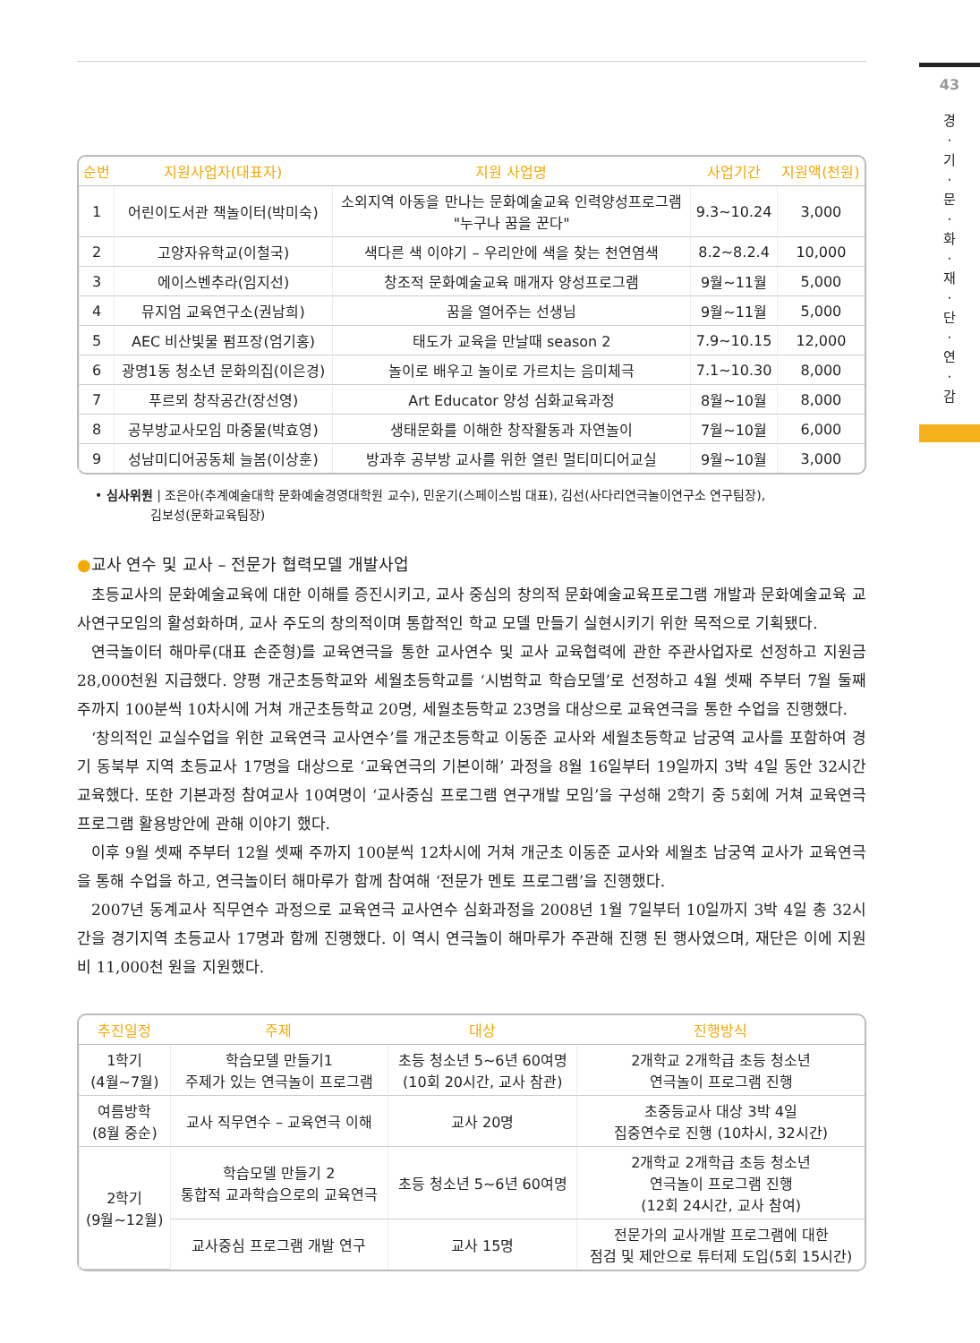43
경
·
기
·
문
·
화
·
재
·
단
·
연
·
감
| 순번 | 지원사업자(대표자) | 지원 사업명 | 사업기간 | 지원액(천원) |
| --- | --- | --- | --- | --- |
| 1 | 어린이도서관 책놀이터(박미숙) | 소외지역 아동을 만나는 문화예술교육 인력양성프로그램 "누구나 꿈을 꾼다" | 9.3~10.24 | 3,000 |
| 2 | 고양자유학교(이철국) | 색다른 색 이야기 – 우리안에 색을 찾는 천연염색 | 8.2~8.2.4 | 10,000 |
| 3 | 에이스벤추라(임지선) | 창조적 문화예술교육 매개자 양성프로그램 | 9월~11월 | 5,000 |
| 4 | 뮤지엄 교육연구소(권남희) | 꿈을 열어주는 선생님 | 9월~11월 | 5,000 |
| 5 | AEC 비산빛물 펌프장(엄기홍) | 태도가 교육을 만날때 season 2 | 7.9~10.15 | 12,000 |
| 6 | 광명1동 청소년 문화의집(이은경) | 놀이로 배우고 놀이로 가르치는 음미체극 | 7.1~10.30 | 8,000 |
| 7 | 푸르뫼 창작공간(장선영) | Art Educator 양성 심화교육과정 | 8월~10월 | 8,000 |
| 8 | 공부방교사모임 마중물(박효영) | 생태문화를 이해한 창작활동과 자연놀이 | 7월~10월 | 6,000 |
| 9 | 성남미디어공동체 늘봄(이상훈) | 방과후 공부방 교사를 위한 열린 멀티미디어교실 | 9월~10월 | 3,000 |
• 심사위원 | 조은아(추계예술대학 문화예술경영대학원 교수), 민운기(스페이스빔 대표), 김선(사다리연극놀이연구소 연구팀장),
김보성(문화교육팀장)
●교사 연수 및 교사 – 전문가 협력모델 개발사업
초등교사의 문화예술교육에 대한 이해를 증진시키고, 교사 중심의 창의적 문화예술교육프로그램 개발과 문화예술교육 교사연구모임의 활성화하며, 교사 주도의 창의적이며 통합적인 학교 모델 만들기 실현시키기 위한 목적으로 기획됐다.
연극놀이터 해마루(대표 손준형)를 교육연극을 통한 교사연수 및 교사 교육협력에 관한 주관사업자로 선정하고 지원금 28,000천원 지급했다. 양평 개군초등학교와 세월초등학교를 ‘시범학교 학습모델’로 선정하고 4월 셋째 주부터 7월 둘째 주까지 100분씩 10차시에 거쳐 개군초등학교 20명, 세월초등학교 23명을 대상으로 교육연극을 통한 수업을 진행했다.
‘창의적인 교실수업을 위한 교육연극 교사연수’를 개군초등학교 이동준 교사와 세월초등학교 남궁역 교사를 포함하여 경기 동북부 지역 초등교사 17명을 대상으로 ‘교육연극의 기본이해’ 과정을 8월 16일부터 19일까지 3박 4일 동안 32시간 교육했다. 또한 기본과정 참여교사 10여명이 ‘교사중심 프로그램 연구개발 모임’을 구성해 2학기 중 5회에 거쳐 교육연극 프로그램 활용방안에 관해 이야기 했다.
이후 9월 셋째 주부터 12월 셋째 주까지 100분씩 12차시에 거쳐 개군초 이동준 교사와 세월초 남궁역 교사가 교육연극을 통해 수업을 하고, 연극놀이터 해마루가 함께 참여해 ‘전문가 멘토 프로그램’을 진행했다.
2007년 동계교사 직무연수 과정으로 교육연극 교사연수 심화과정을 2008년 1월 7일부터 10일까지 3박 4일 총 32시간을 경기지역 초등교사 17명과 함께 진행했다. 이 역시 연극놀이 해마루가 주관해 진행 된 행사였으며, 재단은 이에 지원비 11,000천 원을 지원했다.
| 추진일정 | 주제 | 대상 | 진행방식 |
| --- | --- | --- | --- |
| 1학기 (4월~7월) | 학습모델 만들기1 주제가 있는 연극놀이 프로그램 | 초등 청소년 5~6년 60여명 (10회 20시간, 교사 참관) | 2개학교 2개학급 초등 청소년 연극놀이 프로그램 진행 |
| 여름방학 (8월 중순) | 교사 직무연수 – 교육연극 이해 | 교사 20명 | 초중등교사 대상 3박 4일 집중연수로 진행 (10차시, 32시간) |
| 2학기 (9월~12월) | 학습모델 만들기 2 통합적 교과학습으로의 교육연극 | 초등 청소년 5~6년 60여명 | 2개학교 2개학급 초등 청소년 연극놀이 프로그램 진행 (12회 24시간, 교사 참여) |
| | 교사중심 프로그램 개발 연구 | 교사 15명 | 전문가의 교사개발 프로그램에 대한 점검 및 제안으로 튜터제 도입(5회 15시간) |